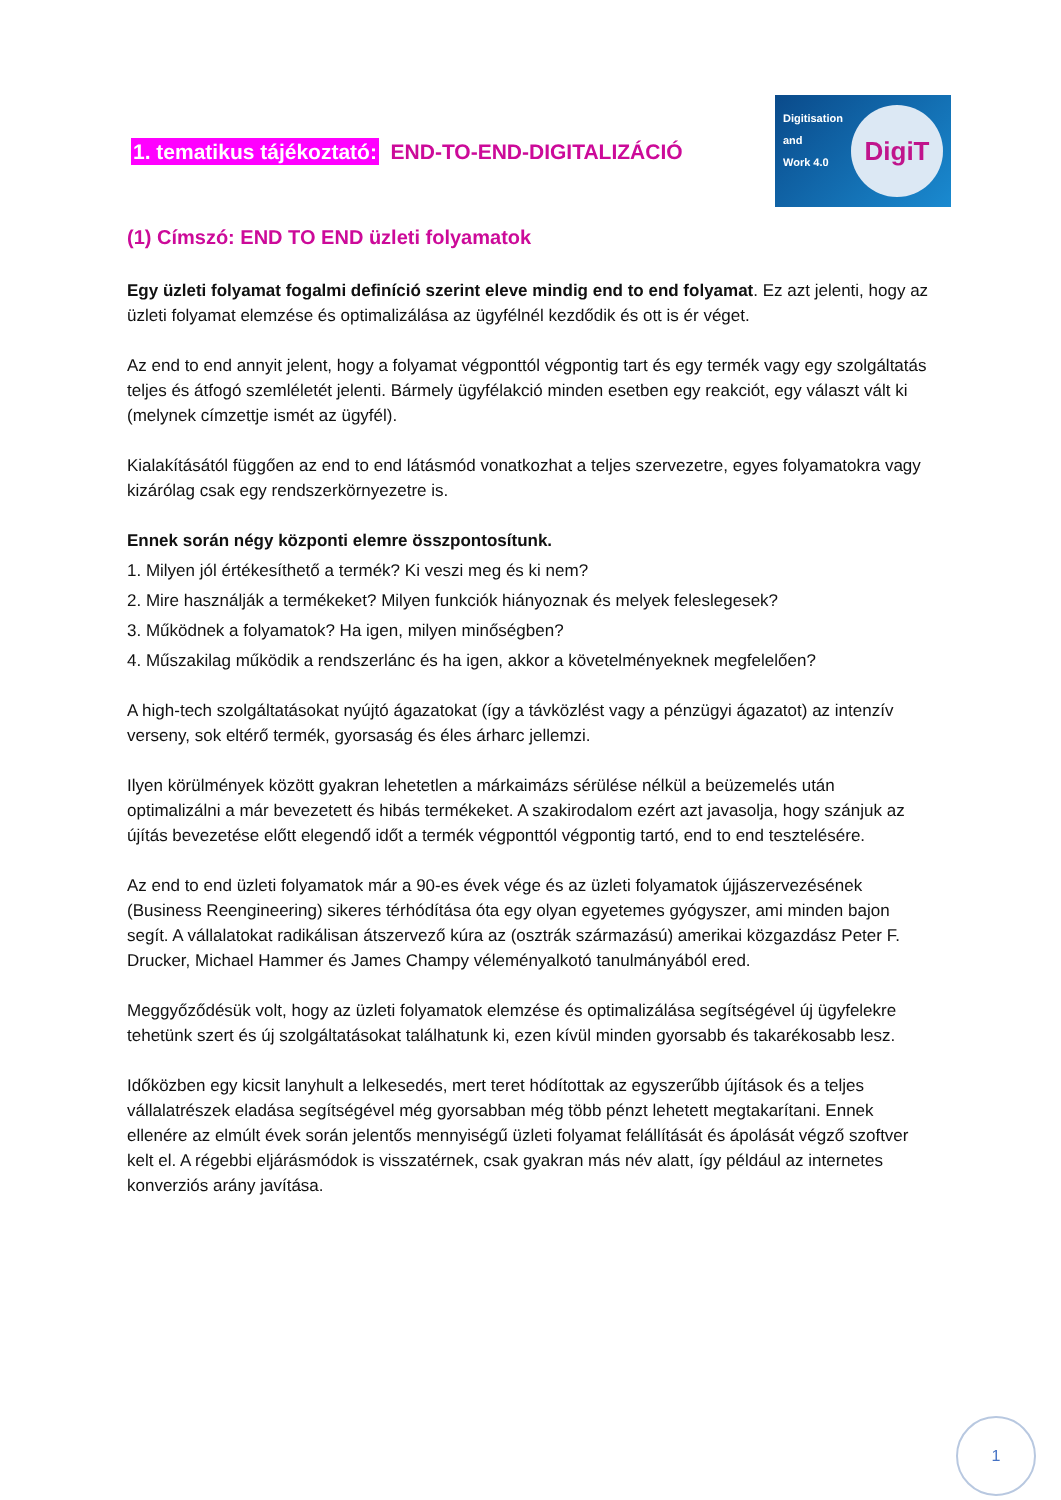1. tematikus tájékoztató: END-TO-END-DIGITALIZÁCIÓ
Digitisation
and
Work 4.0
DigiT
(1) Címszó: END TO END üzleti folyamatok
Egy üzleti folyamat fogalmi definíció szerint eleve mindig end to end folyamat. Ez azt jelenti, hogy az üzleti folyamat elemzése és optimalizálása az ügyfélnél kezdődik és ott is ér véget.
Az end to end annyit jelent, hogy a folyamat végponttól végpontig tart és egy termék vagy egy szolgáltatás teljes és átfogó szemléletét jelenti. Bármely ügyfélakció minden esetben egy reakciót, egy választ vált ki (melynek címzettje ismét az ügyfél).
Kialakításától függően az end to end látásmód vonatkozhat a teljes szervezetre, egyes folyamatokra vagy kizárólag csak egy rendszerkörnyezetre is.
Ennek során négy központi elemre összpontosítunk.
1. Milyen jól értékesíthető a termék? Ki veszi meg és ki nem?
2. Mire használják a termékeket? Milyen funkciók hiányoznak és melyek feleslegesek?
3. Működnek a folyamatok? Ha igen, milyen minőségben?
4. Műszakilag működik a rendszerlánc és ha igen, akkor a követelményeknek megfelelően?
A high-tech szolgáltatásokat nyújtó ágazatokat (így a távközlést vagy a pénzügyi ágazatot) az intenzív verseny, sok eltérő termék, gyorsaság és éles árharc jellemzi.
Ilyen körülmények között gyakran lehetetlen a márkaimázs sérülése nélkül a beüzemelés után optimalizálni a már bevezetett és hibás termékeket. A szakirodalom ezért azt javasolja, hogy szánjuk az újítás bevezetése előtt elegendő időt a termék végponttól végpontig tartó, end to end tesztelésére.
Az end to end üzleti folyamatok már a 90-es évek vége és az üzleti folyamatok újjászervezésének (Business Reengineering) sikeres térhódítása óta egy olyan egyetemes gyógyszer, ami minden bajon segít. A vállalatokat radikálisan átszervező kúra az (osztrák származású) amerikai közgazdász Peter F. Drucker, Michael Hammer és James Champy véleményalkotó tanulmányából ered.
Meggyőződésük volt, hogy az üzleti folyamatok elemzése és optimalizálása segítségével új ügyfelekre tehetünk szert és új szolgáltatásokat találhatunk ki, ezen kívül minden gyorsabb és takarékosabb lesz.
Időközben egy kicsit lanyhult a lelkesedés, mert teret hódítottak az egyszerűbb újítások és a teljes vállalatrészek eladása segítségével még gyorsabban még több pénzt lehetett megtakarítani. Ennek ellenére az elmúlt évek során jelentős mennyiségű üzleti folyamat felállítását és ápolását végző szoftver kelt el. A régebbi eljárásmódok is visszatérnek, csak gyakran más név alatt, így például az internetes konverziós arány javítása.
1